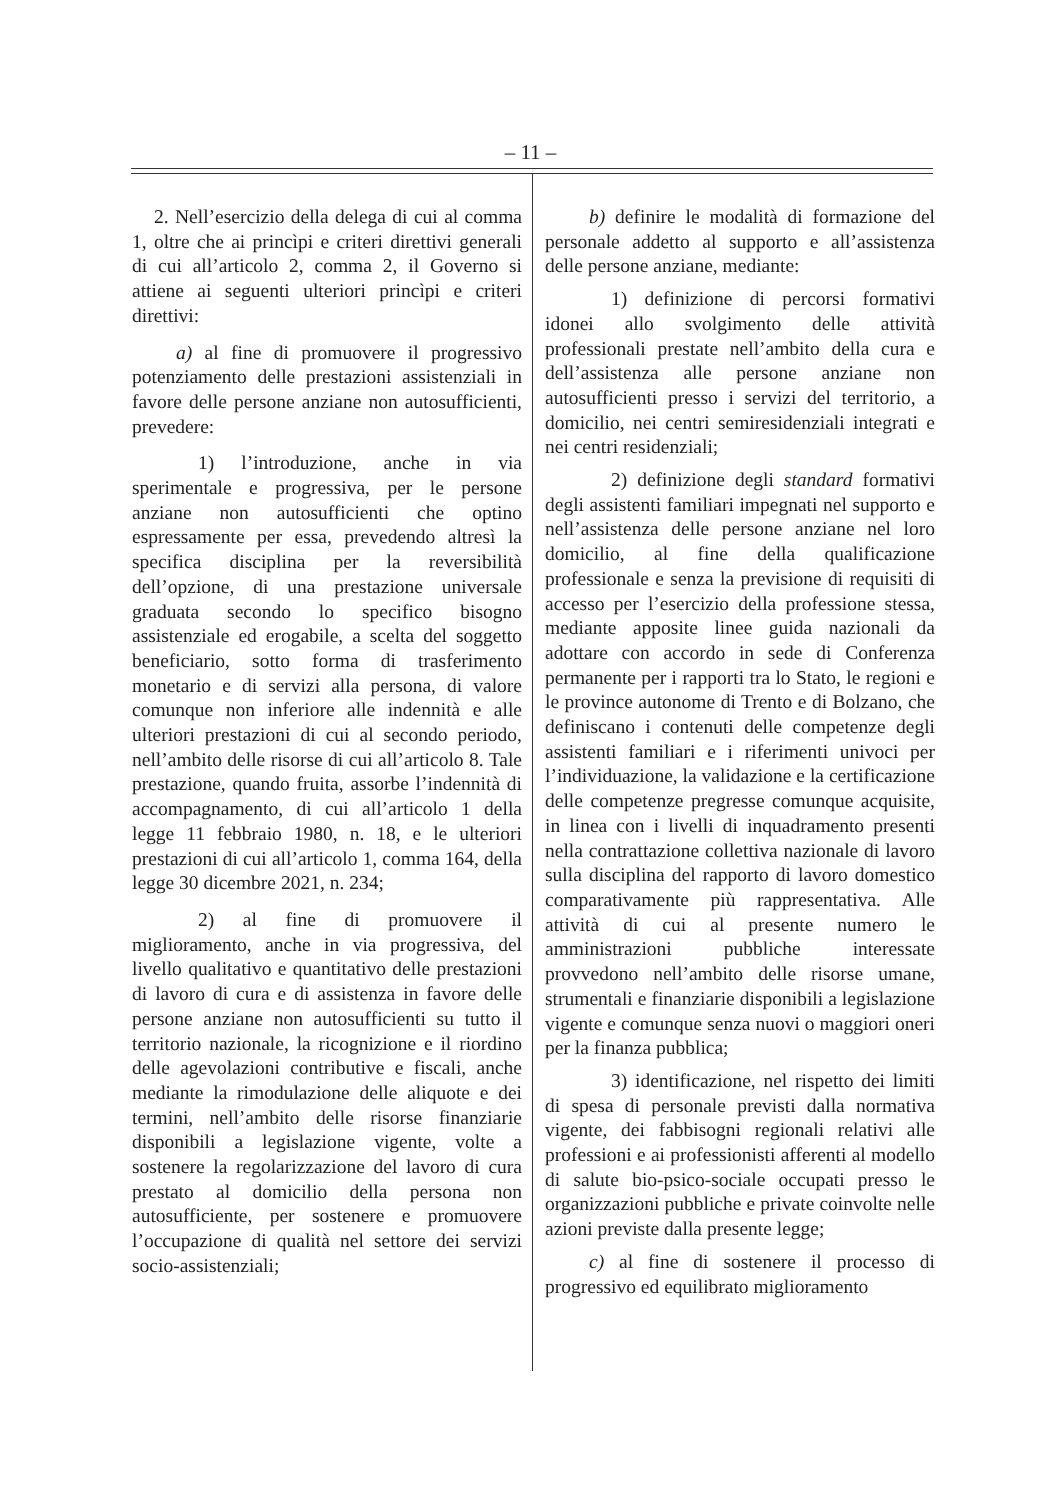– 11 –
2. Nell’esercizio della delega di cui al comma 1, oltre che ai princìpi e criteri direttivi generali di cui all’articolo 2, comma 2, il Governo si attiene ai seguenti ulteriori princìpi e criteri direttivi:
a) al fine di promuovere il progressivo potenziamento delle prestazioni assistenziali in favore delle persone anziane non autosufficienti, prevedere:
1) l’introduzione, anche in via sperimentale e progressiva, per le persone anziane non autosufficienti che optino espressamente per essa, prevedendo altresì la specifica disciplina per la reversibilità dell’opzione, di una prestazione universale graduata secondo lo specifico bisogno assistenziale ed erogabile, a scelta del soggetto beneficiario, sotto forma di trasferimento monetario e di servizi alla persona, di valore comunque non inferiore alle indennità e alle ulteriori prestazioni di cui al secondo periodo, nell’ambito delle risorse di cui all’articolo 8. Tale prestazione, quando fruita, assorbe l’indennità di accompagnamento, di cui all’articolo 1 della legge 11 febbraio 1980, n. 18, e le ulteriori prestazioni di cui all’articolo 1, comma 164, della legge 30 dicembre 2021, n. 234;
2) al fine di promuovere il miglioramento, anche in via progressiva, del livello qualitativo e quantitativo delle prestazioni di lavoro di cura e di assistenza in favore delle persone anziane non autosufficienti su tutto il territorio nazionale, la ricognizione e il riordino delle agevolazioni contributive e fiscali, anche mediante la rimodulazione delle aliquote e dei termini, nell’ambito delle risorse finanziarie disponibili a legislazione vigente, volte a sostenere la regolarizzazione del lavoro di cura prestato al domicilio della persona non autosufficiente, per sostenere e promuovere l’occupazione di qualità nel settore dei servizi socio-assistenziali;
b) definire le modalità di formazione del personale addetto al supporto e all’assistenza delle persone anziane, mediante:
1) definizione di percorsi formativi idonei allo svolgimento delle attività professionali prestate nell’ambito della cura e dell’assistenza alle persone anziane non autosufficienti presso i servizi del territorio, a domicilio, nei centri semiresidenziali integrati e nei centri residenziali;
2) definizione degli standard formativi degli assistenti familiari impegnati nel supporto e nell’assistenza delle persone anziane nel loro domicilio, al fine della qualificazione professionale e senza la previsione di requisiti di accesso per l’esercizio della professione stessa, mediante apposite linee guida nazionali da adottare con accordo in sede di Conferenza permanente per i rapporti tra lo Stato, le regioni e le province autonome di Trento e di Bolzano, che definiscano i contenuti delle competenze degli assistenti familiari e i riferimenti univoci per l’individuazione, la validazione e la certificazione delle competenze pregresse comunque acquisite, in linea con i livelli di inquadramento presenti nella contrattazione collettiva nazionale di lavoro sulla disciplina del rapporto di lavoro domestico comparativamente più rappresentativa. Alle attività di cui al presente numero le amministrazioni pubbliche interessate provvedono nell’ambito delle risorse umane, strumentali e finanziarie disponibili a legislazione vigente e comunque senza nuovi o maggiori oneri per la finanza pubblica;
3) identificazione, nel rispetto dei limiti di spesa di personale previsti dalla normativa vigente, dei fabbisogni regionali relativi alle professioni e ai professionisti afferenti al modello di salute bio-psico-sociale occupati presso le organizzazioni pubbliche e private coinvolte nelle azioni previste dalla presente legge;
c) al fine di sostenere il processo di progressivo ed equilibrato miglioramento